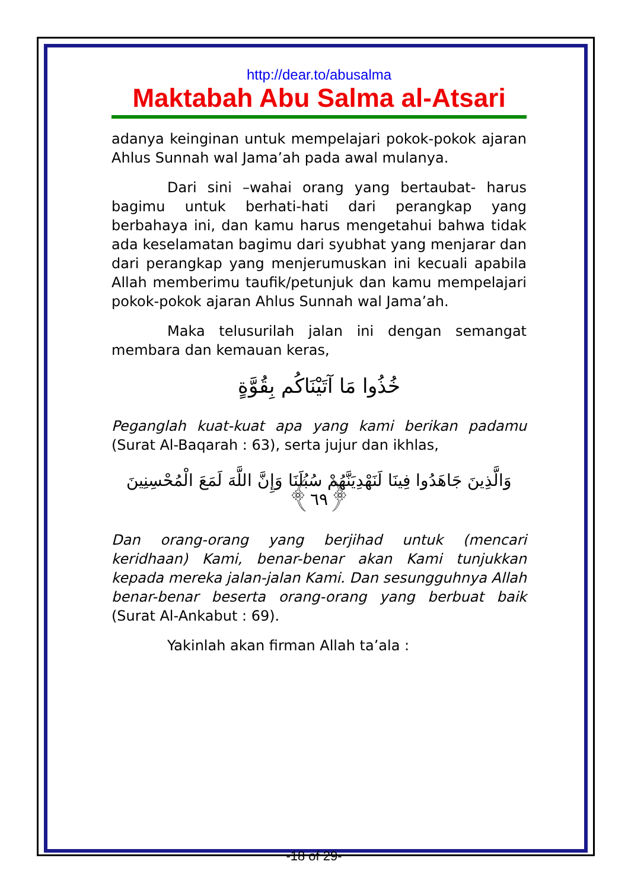http://dear.to/abusalma
Maktabah Abu Salma al-Atsari
adanya keinginan untuk mempelajari pokok-pokok ajaran Ahlus Sunnah wal Jama’ah pada awal mulanya.
Dari sini –wahai orang yang bertaubat- harus bagimu untuk berhati-hati dari perangkap yang berbahaya ini, dan kamu harus mengetahui bahwa tidak ada keselamatan bagimu dari syubhat yang menjarar dan dari perangkap yang menjerumuskan ini kecuali apabila Allah memberimu taufik/petunjuk dan kamu mempelajari pokok-pokok ajaran Ahlus Sunnah wal Jama’ah.
Maka telusurilah jalan ini dengan semangat membara dan kemauan keras,
خُذُوا مَا آتَيْنَاكُم بِقُوَّةٍ
Peganglah kuat-kuat apa yang kami berikan padamu (Surat Al-Baqarah : 63), serta jujur dan ikhlas,
وَالَّذِينَ جَاهَدُوا فِينَا لَنَهْدِيَنَّهُمْ سُبُلَنَا وَإِنَّ اللَّهَ لَمَعَ الْمُحْسِنِينَ ﴿٦٩﴾
Dan orang-orang yang berjihad untuk (mencari keridhaan) Kami, benar-benar akan Kami tunjukkan kepada mereka jalan-jalan Kami. Dan sesungguhnya Allah benar-benar beserta orang-orang yang berbuat baik (Surat Al-Ankabut : 69).
Yakinlah akan firman Allah ta’ala :
-18 of 29-